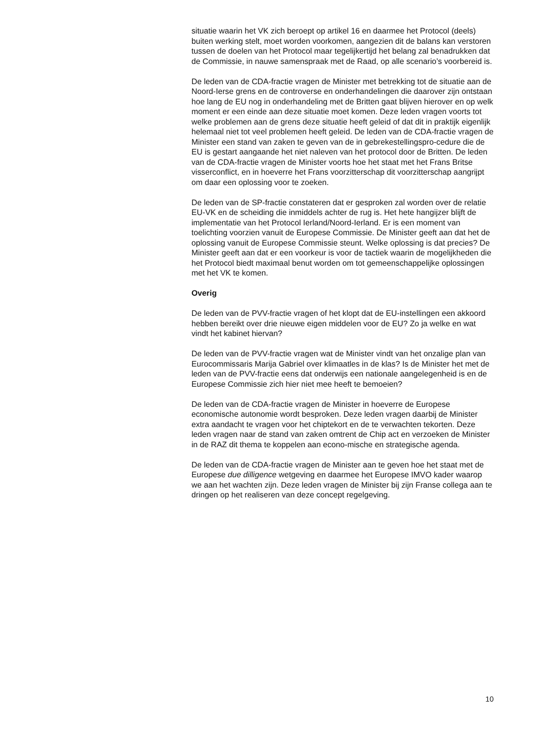situatie waarin het VK zich beroept op artikel 16 en daarmee het Protocol (deels) buiten werking stelt, moet worden voorkomen, aangezien dit de balans kan verstoren tussen de doelen van het Protocol maar tegelijkertijd het belang zal benadrukken dat de Commissie, in nauwe samenspraak met de Raad, op alle scenario’s voorbereid is.
De leden van de CDA-fractie vragen de Minister met betrekking tot de situatie aan de Noord-Ierse grens en de controverse en onderhandelingen die daarover zijn ontstaan hoe lang de EU nog in onderhandeling met de Britten gaat blijven hierover en op welk moment er een einde aan deze situatie moet komen. Deze leden vragen voorts tot welke problemen aan de grens deze situatie heeft geleid of dat dit in praktijk eigenlijk helemaal niet tot veel problemen heeft geleid. De leden van de CDA-fractie vragen de Minister een stand van zaken te geven van de in gebrekestellingspro-cedure die de EU is gestart aangaande het niet naleven van het protocol door de Britten. De leden van de CDA-fractie vragen de Minister voorts hoe het staat met het Frans Britse visserconflict, en in hoeverre het Frans voorzitterschap dit voorzitterschap aangrijpt om daar een oplossing voor te zoeken.
De leden van de SP-fractie constateren dat er gesproken zal worden over de relatie EU-VK en de scheiding die inmiddels achter de rug is. Het hete hangijzer blijft de implementatie van het Protocol Ierland/Noord-Ierland. Er is een moment van toelichting voorzien vanuit de Europese Commissie. De Minister geeft aan dat het de oplossing vanuit de Europese Commissie steunt. Welke oplossing is dat precies? De Minister geeft aan dat er een voorkeur is voor de tactiek waarin de mogelijkheden die het Protocol biedt maximaal benut worden om tot gemeenschappelijke oplossingen met het VK te komen.
Overig
De leden van de PVV-fractie vragen of het klopt dat de EU-instellingen een akkoord hebben bereikt over drie nieuwe eigen middelen voor de EU? Zo ja welke en wat vindt het kabinet hiervan?
De leden van de PVV-fractie vragen wat de Minister vindt van het onzalige plan van Eurocommissaris Marija Gabriel over klimaatles in de klas? Is de Minister het met de leden van de PVV-fractie eens dat onderwijs een nationale aangelegenheid is en de Europese Commissie zich hier niet mee heeft te bemoeien?
De leden van de CDA-fractie vragen de Minister in hoeverre de Europese economische autonomie wordt besproken. Deze leden vragen daarbij de Minister extra aandacht te vragen voor het chiptekort en de te verwachten tekorten. Deze leden vragen naar de stand van zaken omtrent de Chip act en verzoeken de Minister in de RAZ dit thema te koppelen aan econo-mische en strategische agenda.
De leden van de CDA-fractie vragen de Minister aan te geven hoe het staat met de Europese due dilligence wetgeving en daarmee het Europese IMVO kader waarop we aan het wachten zijn. Deze leden vragen de Minister bij zijn Franse collega aan te dringen op het realiseren van deze concept regelgeving.
10